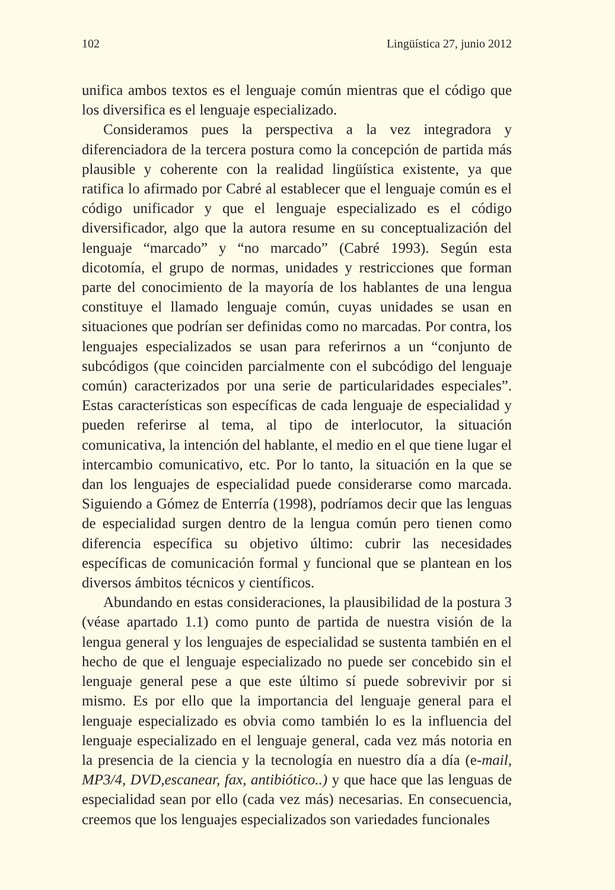102 Lingüística 27, junio 2012
unifica ambos textos es el lenguaje común mientras que el código que los diversifica es el lenguaje especializado.
Consideramos pues la perspectiva a la vez integradora y diferenciadora de la tercera postura como la concepción de partida más plausible y coherente con la realidad lingüística existente, ya que ratifica lo afirmado por Cabré al establecer que el lenguaje común es el código unificador y que el lenguaje especializado es el código diversificador, algo que la autora resume en su conceptualización del lenguaje “marcado” y “no marcado” (Cabré 1993). Según esta dicotomía, el grupo de normas, unidades y restricciones que forman parte del conocimiento de la mayoría de los hablantes de una lengua constituye el llamado lenguaje común, cuyas unidades se usan en situaciones que podrían ser definidas como no marcadas. Por contra, los lenguajes especializados se usan para referirnos a un “conjunto de subcódigos (que coinciden parcialmente con el subcódigo del lenguaje común) caracterizados por una serie de particularidades especiales”. Estas características son específicas de cada lenguaje de especialidad y pueden referirse al tema, al tipo de interlocutor, la situación comunicativa, la intención del hablante, el medio en el que tiene lugar el intercambio comunicativo, etc. Por lo tanto, la situación en la que se dan los lenguajes de especialidad puede considerarse como marcada. Siguiendo a Gómez de Enterría (1998), podríamos decir que las lenguas de especialidad surgen dentro de la lengua común pero tienen como diferencia específica su objetivo último: cubrir las necesidades específicas de comunicación formal y funcional que se plantean en los diversos ámbitos técnicos y científicos.
Abundando en estas consideraciones, la plausibilidad de la postura 3 (véase apartado 1.1) como punto de partida de nuestra visión de la lengua general y los lenguajes de especialidad se sustenta también en el hecho de que el lenguaje especializado no puede ser concebido sin el lenguaje general pese a que este último sí puede sobrevivir por si mismo. Es por ello que la importancia del lenguaje general para el lenguaje especializado es obvia como también lo es la influencia del lenguaje especializado en el lenguaje general, cada vez más notoria en la presencia de la ciencia y la tecnología en nuestro día a día (e-mail, MP3/4, DVD,escanear, fax, antibiótico..) y que hace que las lenguas de especialidad sean por ello (cada vez más) necesarias. En consecuencia, creemos que los lenguajes especializados son variedades funcionales